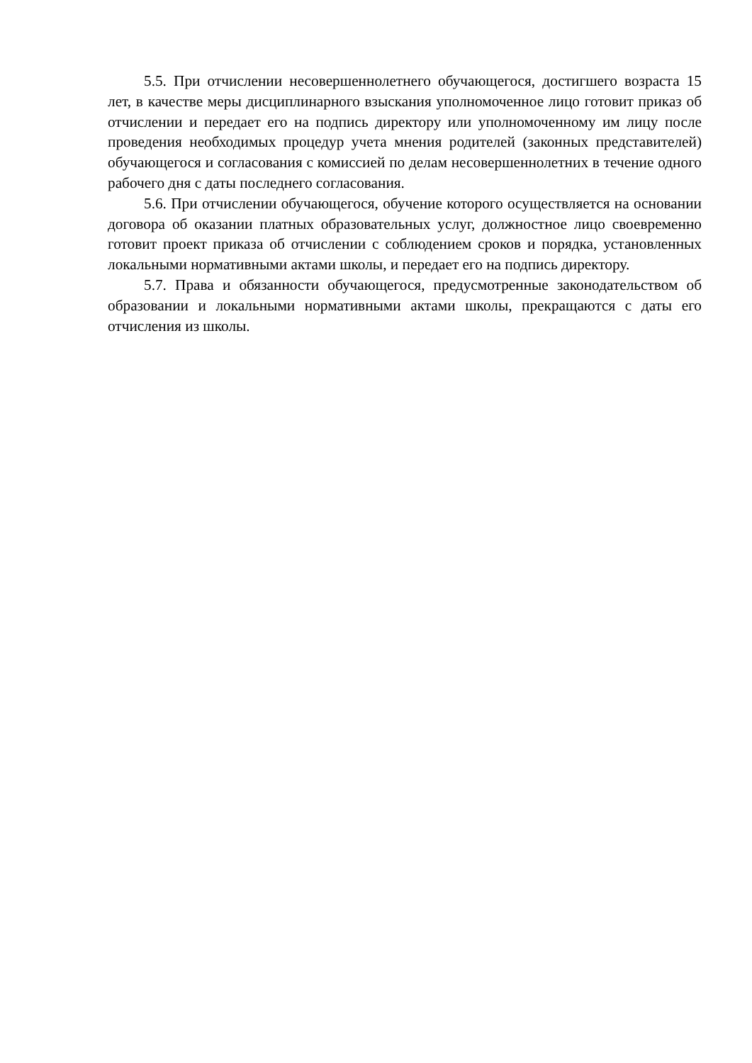5.5. При отчислении несовершеннолетнего обучающегося, достигшего возраста 15 лет, в качестве меры дисциплинарного взыскания уполномоченное лицо готовит приказ об отчислении и передает его на подпись директору или уполномоченному им лицу после проведения необходимых процедур учета мнения родителей (законных представителей) обучающегося и согласования с комиссией по делам несовершеннолетних в течение одного рабочего дня с даты последнего согласования.
5.6. При отчислении обучающегося, обучение которого осуществляется на основании договора об оказании платных образовательных услуг, должностное лицо своевременно готовит проект приказа об отчислении с соблюдением сроков и порядка, установленных локальными нормативными актами школы, и передает его на подпись директору.
5.7. Права и обязанности обучающегося, предусмотренные законодательством об образовании и локальными нормативными актами школы, прекращаются с даты его отчисления из школы.